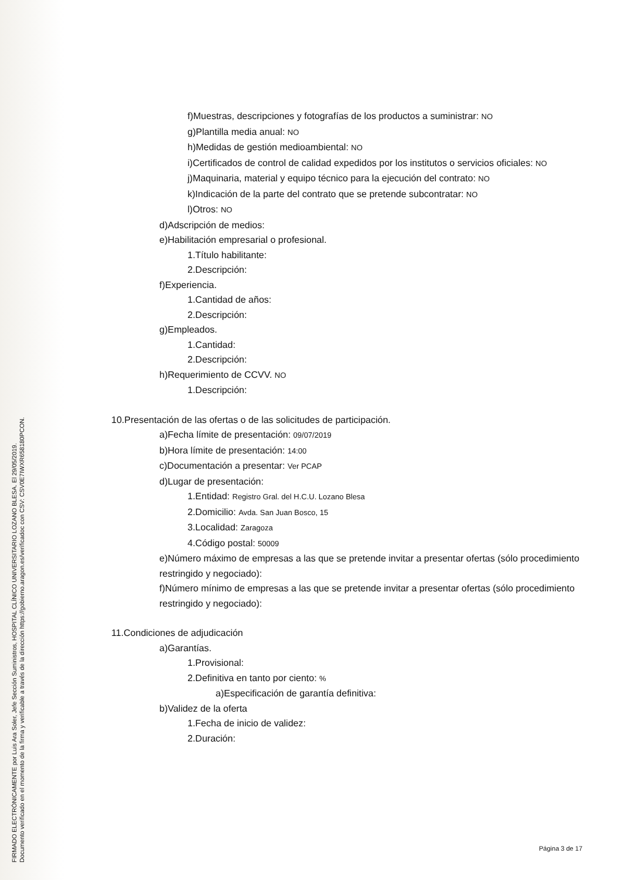FIRMADO ELECTRÓNICAMENTE por Luis Ara Soler, Jefe Sección Suministros, HOSPITAL CLÍNICO UNIVERSITARIO LOZANO BLESA. El 29/05/2019.
Documento verificado en el momento de la firma y verificable a través de la dirección https://gobierno.aragon.es/verificadoc con CSV: CSV0E7IWXR658180PCON.
f)Muestras, descripciones y fotografías de los productos a suministrar: NO
g)Plantilla media anual: NO
h)Medidas de gestión medioambiental: NO
i)Certificados de control de calidad expedidos por los institutos o servicios oficiales: NO
j)Maquinaria, material y equipo técnico para la ejecución del contrato: NO
k)Indicación de la parte del contrato que se pretende subcontratar: NO
l)Otros: NO
d)Adscripción de medios:
e)Habilitación empresarial o profesional.
1.Título habilitante:
2.Descripción:
f)Experiencia.
1.Cantidad de años:
2.Descripción:
g)Empleados.
1.Cantidad:
2.Descripción:
h)Requerimiento de CCVV. NO
1.Descripción:
10.Presentación de las ofertas o de las solicitudes de participación.
a)Fecha límite de presentación: 09/07/2019
b)Hora límite de presentación: 14:00
c)Documentación a presentar: Ver PCAP
d)Lugar de presentación:
1.Entidad: Registro Gral. del H.C.U. Lozano Blesa
2.Domicilio: Avda. San Juan Bosco, 15
3.Localidad: Zaragoza
4.Código postal: 50009
e)Número máximo de empresas a las que se pretende invitar a presentar ofertas (sólo procedimiento restringido y negociado):
f)Número mínimo de empresas a las que se pretende invitar a presentar ofertas (sólo procedimiento restringido y negociado):
11.Condiciones de adjudicación
a)Garantías.
1.Provisional:
2.Definitiva en tanto por ciento: %
a)Especificación de garantía definitiva:
b)Validez de la oferta
1.Fecha de inicio de validez:
2.Duración:
Página 3 de 17